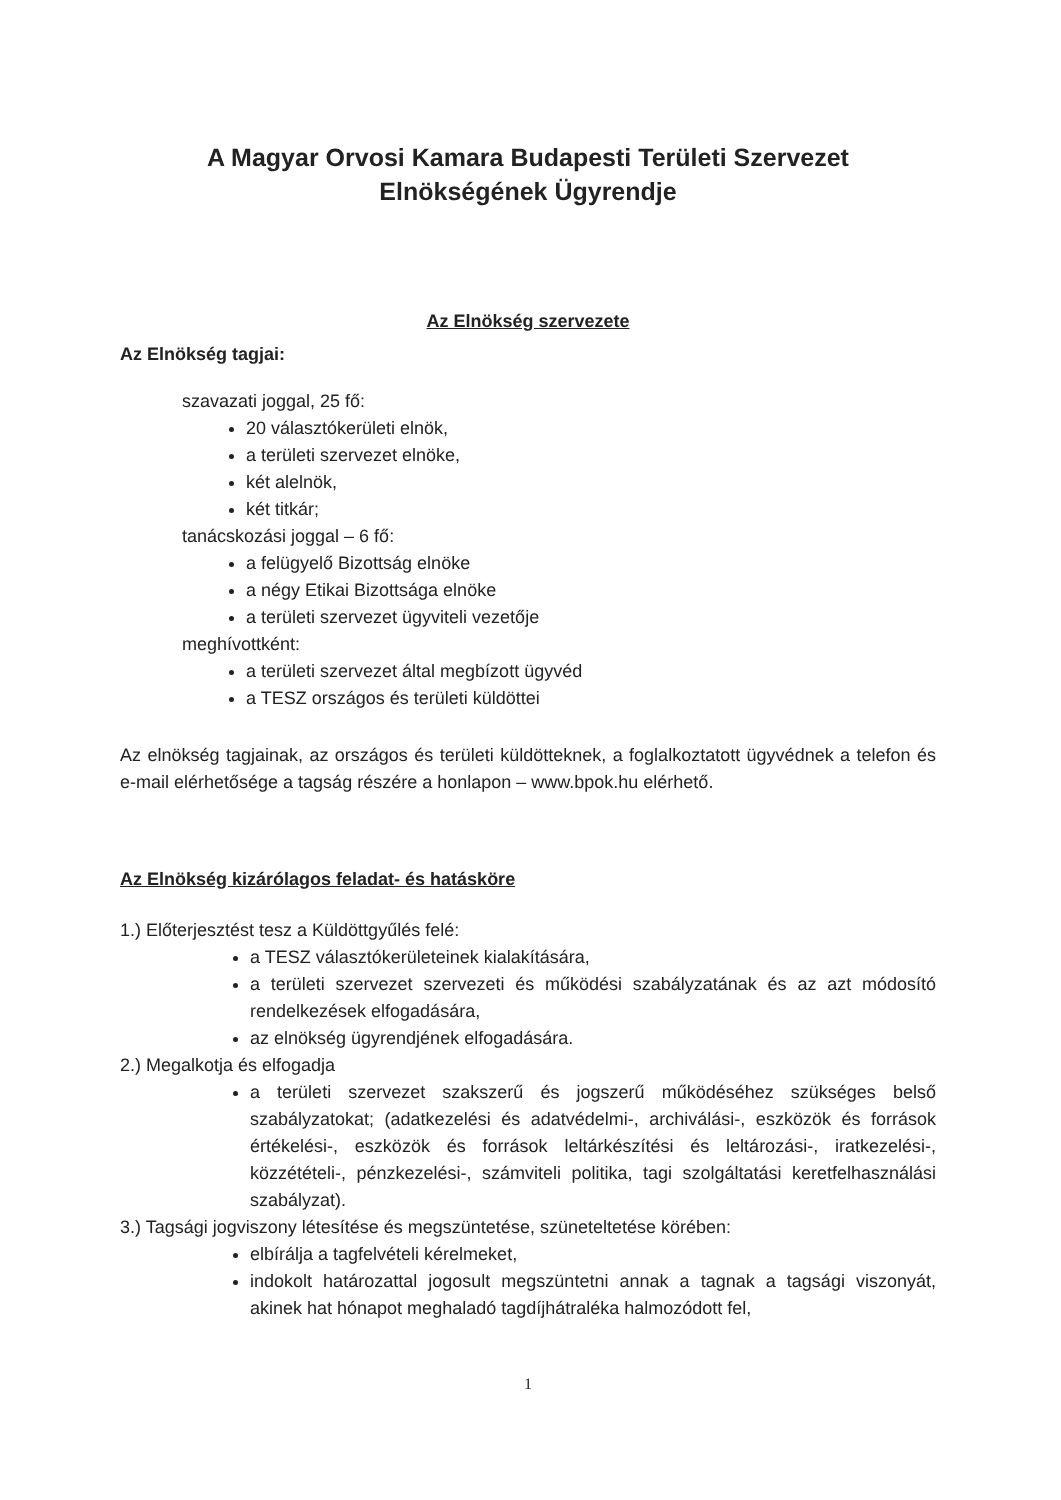A Magyar Orvosi Kamara Budapesti Területi Szervezet
Elnökségének Ügyrendje
Az Elnökség szervezete
Az Elnökség tagjai:
szavazati joggal, 25 fő:
20 választókerületi elnök,
a területi szervezet elnöke,
két alelnök,
két titkár;
tanácskozási joggal – 6 fő:
a felügyelő Bizottság elnöke
a négy Etikai Bizottsága elnöke
a területi szervezet ügyviteli vezetője
meghívottként:
a területi szervezet által megbízott ügyvéd
a TESZ országos és területi küldöttei
Az elnökség tagjainak, az országos és területi küldötteknek, a foglalkoztatott ügyvédnek a telefon és e-mail elérhetősége a tagság részére a honlapon – www.bpok.hu elérhető.
Az Elnökség kizárólagos feladat- és hatásköre
1.) Előterjesztést tesz a Küldöttgyűlés felé:
a TESZ választókerületeinek kialakítására,
a területi szervezet szervezeti és működési szabályzatának és az azt módosító rendelkezések elfogadására,
az elnökség ügyrendjének elfogadására.
2.) Megalkotja és elfogadja
a területi szervezet szakszerű és jogszerű működéséhez szükséges belső szabályzatokat; (adatkezelési és adatvédelmi-, archiválási-, eszközök és források értékelési-, eszközök és források leltárkészítési és leltározási-, iratkezelési-, közzétételi-, pénzkezelési-, számviteli politika, tagi szolgáltatási keretfelhasználási szabályzat).
3.) Tagsági jogviszony létesítése és megszüntetése, szüneteltetése körében:
elbírálja a tagfelvételi kérelmeket,
indokolt határozattal jogosult megszüntetni annak a tagnak a tagsági viszonyát, akinek hat hónapot meghaladó tagdíjhátraléka halmozódott fel,
1